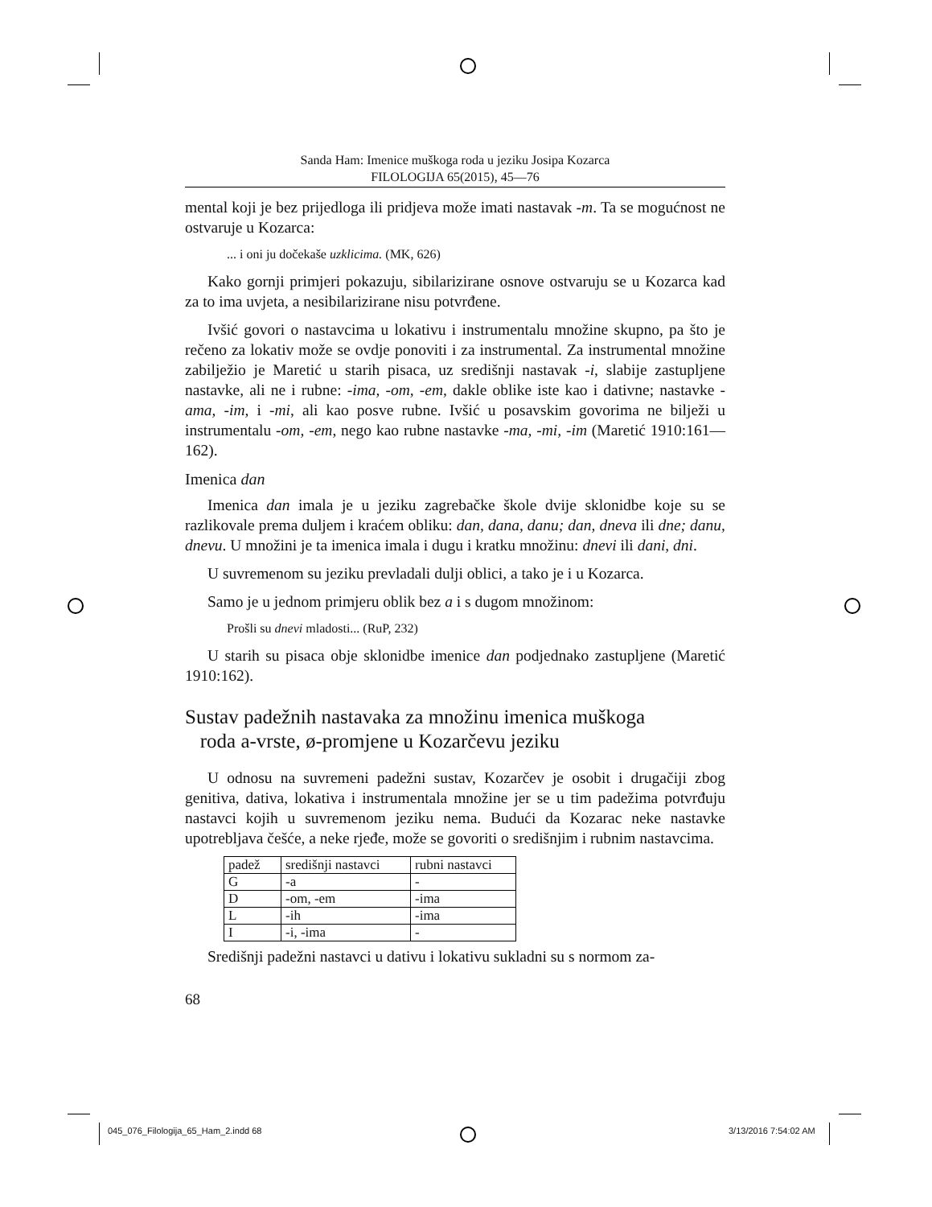Sanda Ham: Imenice muškoga roda u jeziku Josipa Kozarca
FILOLOGIJA 65(2015), 45—76
mental koji je bez prijedloga ili pridjeva može imati nastavak -m. Ta se mogućnost ne ostvaruje u Kozarca:
... i oni ju dočekaše uzklicima. (MK, 626)
Kako gornji primjeri pokazuju, sibilarizirane osnove ostvaruju se u Kozarca kad za to ima uvjeta, a nesibilarizirane nisu potvrđene.
Ivšić govori o nastavcima u lokativu i instrumentalu množine skupno, pa što je rečeno za lokativ može se ovdje ponoviti i za instrumental. Za instrumental množine zabilježio je Maretić u starih pisaca, uz središnji nastavak -i, slabije zastupljene nastavke, ali ne i rubne: -ima, -om, -em, dakle oblike iste kao i dativne; nastavke -ama, -im, i -mi, ali kao posve rubne. Ivšić u posavskim govorima ne bilježi u instrumentalu -om, -em, nego kao rubne nastavke -ma, -mi, -im (Maretić 1910:161—162).
Imenica dan
Imenica dan imala je u jeziku zagrebačke škole dvije sklonidbe koje su se razlikovale prema duljem i kraćem obliku: dan, dana, danu; dan, dneva ili dne; danu, dnevu. U množini je ta imenica imala i dugu i kratku množinu: dnevi ili dani, dni.
U suvremenom su jeziku prevladali dulji oblici, a tako je i u Kozarca.
Samo je u jednom primjeru oblik bez a i s dugom množinom:
Prošli su dnevi mladosti... (RuP, 232)
U starih su pisaca obje sklonidbe imenice dan podjednako zastupljene (Maretić 1910:162).
Sustav padežnih nastavaka za množinu imenica muškoga
roda a-vrste, ø-promjene u Kozarčevu jeziku
U odnosu na suvremeni padežni sustav, Kozarčev je osobit i drugačiji zbog genitiva, dativa, lokativa i instrumentala množine jer se u tim padežima potvrđuju nastavci kojih u suvremenom jeziku nema. Budući da Kozarac neke nastavke upotrebljava češće, a neke rjeđe, može se govoriti o središnjim i rubnim nastavcima.
| padež | središnji nastavci | rubni nastavci |
| --- | --- | --- |
| G | -a | - |
| D | -om, -em | -ima |
| L | -ih | -ima |
| I | -i, -ima | - |
Središnji padežni nastavci u dativu i lokativu sukladni su s normom za-
68
045_076_Filologija_65_Ham_2.indd 68
3/13/2016 7:54:02 AM